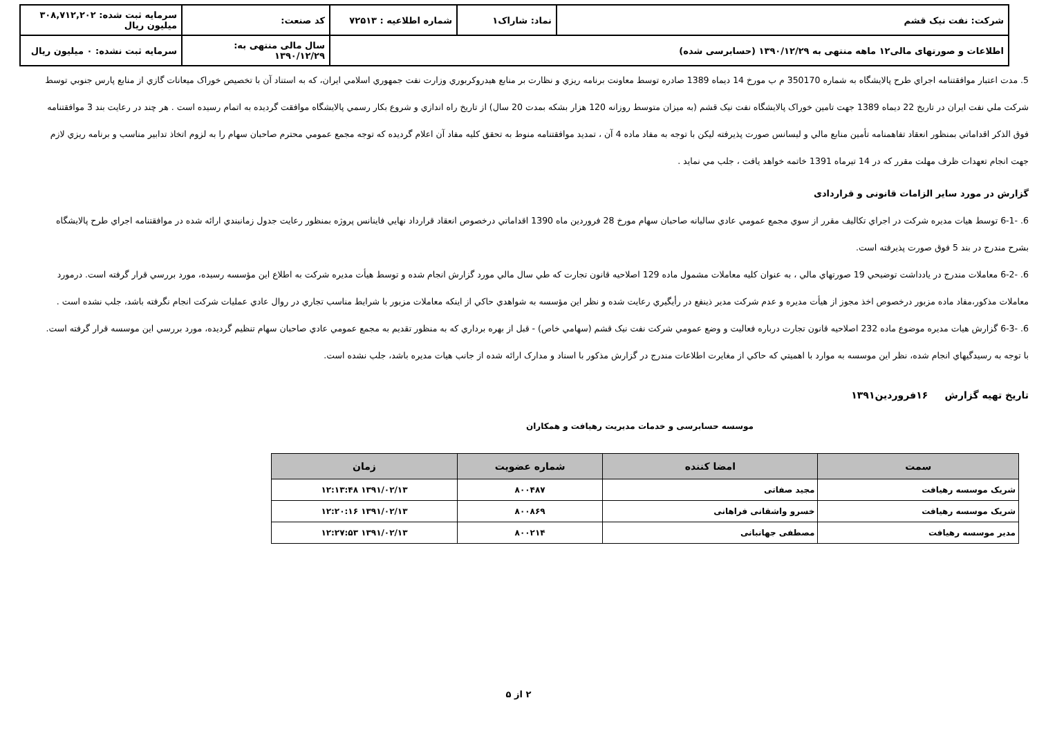| شرکت: نفت نیک قشم | نماد: شاراک۱ | شماره اطلاعیه : ۷۲۵۱۳ | کد صنعت: | سرمایه ثبت شده: ۳۰۸,۷۱۲,۲۰۲ میلیون ریال |
| اطلاعات و صورتهای مالی۱۲ ماهه منتهی به ۱۳۹۰/۱۲/۲۹ (حسابرسی شده) | | | سال مالی منتهی به: ۱۳۹۰/۱۲/۲۹ | سرمایه ثبت نشده: ۰ میلیون ریال |
5. مدت اعتبار موافقتنامه اجراي طرح پالايشگاه به شماره 350170 م ب مورخ 14 ديماه 1389 صادره توسط معاونت برنامه ريزي و نظارت بر منابع هيدروكربوري وزارت نفت جمهوري اسلامي ايران، كه به استناد آن با تخصيص خوراک ميعانات گازي از منابع پارس جنوبي توسط شركت ملي نفت ايران در تاريخ 22 ديماه 1389 جهت تامين خوراک پالايشگاه نفت نيک قشم (به ميزان متوسط روزانه 120 هزار بشكه بمدت 20 سال) از تاريخ راه اندازي و شروع بكار رسمي پالايشگاه موافقت گرديده به اتمام رسيده است . هر چند در رعايت بند 3 موافقتنامه فوق الذكر اقداماتي بمنظور انعقاد تفاهمنامه تأمين منابع مالي و ليسانس صورت پذيرفته ليكن با توجه به مفاد ماده 4 آن ، تمديد موافقتنامه منوط به تحقق كليه مفاد آن اعلام گرديده كه توجه مجمع عمومي محترم صاحبان سهام را به لزوم اتخاذ تدابير مناسب و برنامه ريزي لازم جهت انجام تعهدات ظرف مهلت مقرر كه در 14 تيرماه 1391 خاتمه خواهد يافت ، جلب مي نمايد .
گزارش در مورد سایر الزامات قانونی و قراردادی
6. -6-1 توسط هيات مديره شركت در اجراي تكاليف مقرر از سوي مجمع عمومي عادي ساليانه صاحبان سهام مورخ 28 فروردين ماه 1390 اقداماتي درخصوص انعقاد قرارداد نهايي فاينانس پروژه بمنظور رعايت جدول زمانبندي ارائه شده در موافقتنامه اجراي طرح پالايشگاه بشرح مندرج در بند 5 فوق صورت پذيرفته است.
6. -6-2 معاملات مندرج در يادداشت توضيحي 19 صورتهاي مالي ، به عنوان كليه معاملات مشمول ماده 129 اصلاحيه قانون تجارت كه طي سال مالي مورد گزارش انجام شده و توسط هيأت مديره شركت به اطلاع اين مؤسسه رسيده، مورد بررسي قرار گرفته است. درمورد معاملات مذكور،مفاد ماده مزبور درخصوص اخذ مجوز از هيأت مديره و عدم شركت مدير ذينفع در رأيگيري رعايت شده و نظر اين مؤسسه به شواهدي حاكي از اينكه معاملات مزبور با شرايط مناسب تجاري در روال عادي عمليات شركت انجام نگرفته باشد، جلب نشده است .
6. -6-3 گزارش هيات مديره موضوع ماده 232 اصلاحيه قانون تجارت درباره فعاليت و وضع عمومي شركت نفت نيک قشم (سهامي خاص) - قبل از بهره برداري كه به منظور تقديم به مجمع عمومي عادي صاحبان سهام تنظيم گرديده، مورد بررسي اين موسسه قرار گرفته است. با توجه به رسيدگيهاي انجام شده، نظر اين موسسه به موارد با اهميتي كه حاكي از مغايرت اطلاعات مندرج در گزارش مذكور با اسناد و مدارک ارائه شده از جانب هيات مديره باشد، جلب نشده است.
تاریخ تهیه گزارش ۱۶فروردین۱۳۹۱
موسسه حسابرسی و خدمات مدیریت رهیافت و همکاران
| سمت | امضا کننده | شماره عضویت | زمان |
| --- | --- | --- | --- |
| شریک موسسه رهیافت | مجید صفاتی | ۸۰۰۴۸۷ | ۱۳۹۱/۰۲/۱۳ ۱۲:۱۳:۴۸ |
| شریک موسسه رهیافت | خسرو واشقانی فراهانی | ۸۰۰۸۶۹ | ۱۳۹۱/۰۲/۱۳ ۱۲:۲۰:۱۶ |
| مدیر موسسه رهیافت | مصطفی جهانبانی | ۸۰۰۲۱۴ | ۱۳۹۱/۰۲/۱۳ ۱۲:۲۷:۵۳ |
۲ از ۵